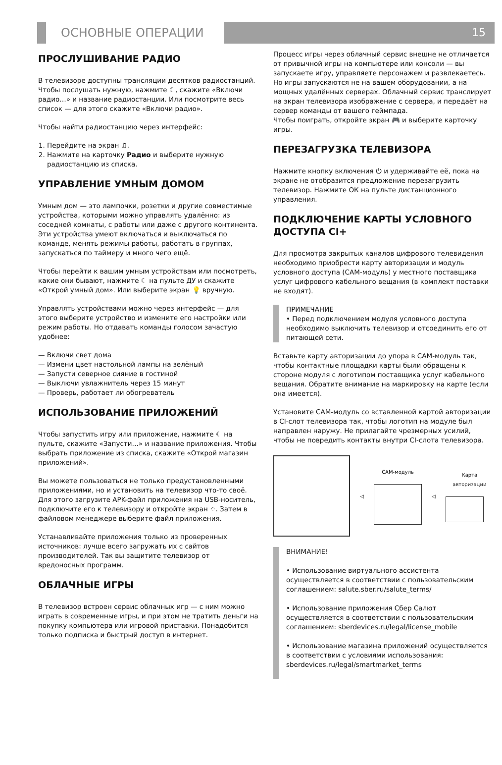ОСНОВНЫЕ ОПЕРАЦИИ 15
ПРОСЛУШИВАНИЕ РАДИО
В телевизоре доступны трансляции десятков радиостанций. Чтобы послушать нужную, нажмите ☾, скажите «Включи радио…» и название радиостанции. Или посмотрите весь список — для этого скажите «Включи радио».
Чтобы найти радиостанцию через интерфейс:
1. Перейдите на экран ♫.
2. Нажмите на карточку Радио и выберите нужную радиостанцию из списка.
УПРАВЛЕНИЕ УМНЫМ ДОМОМ
Умным дом — это лампочки, розетки и другие совместимые устройства, которыми можно управлять удалённо: из соседней комнаты, с работы или даже с другого континента. Эти устройства умеют включаться и выключаться по команде, менять режимы работы, работать в группах, запускаться по таймеру и много чего ещё.
Чтобы перейти к вашим умным устройствам или посмотреть, какие они бывают, нажмите ☾ на пульте ДУ и скажите «Открой умный дом». Или выберите экран 💡 вручную.
Управлять устройствами можно через интерфейс — для этого выберите устройство и измените его настройки или режим работы. Но отдавать команды голосом зачастую удобнее:
— Включи свет дома
— Измени цвет настольной лампы на зелёный
— Запусти северное сияние в гостиной
— Выключи увлажнитель через 15 минут
— Проверь, работает ли обогреватель
ИСПОЛЬЗОВАНИЕ ПРИЛОЖЕНИЙ
Чтобы запустить игру или приложение, нажмите ☾ на пульте, скажите «Запусти…» и название приложения. Чтобы выбрать приложение из списка, скажите «Открой магазин приложений».
Вы можете пользоваться не только предустановленными приложениями, но и установить на телевизор что-то своё. Для этого загрузите APK-файл приложения на USB-носитель, подключите его к телевизору и откройте экран ⁘. Затем в файловом менеджере выберите файл приложения.
Устанавливайте приложения только из проверенных источников: лучше всего загружать их с сайтов производителей. Так вы защитите телевизор от вредоносных программ.
ОБЛАЧНЫЕ ИГРЫ
В телевизор встроен сервис облачных игр — с ним можно играть в современные игры, и при этом не тратить деньги на покупку компьютера или игровой приставки. Понадобится только подписка и быстрый доступ в интернет.
Процесс игры через облачный сервис внешне не отличается от привычной игры на компьютере или консоли — вы запускаете игру, управляете персонажем и развлекаетесь. Но игры запускаются не на вашем оборудовании, а на мощных удалённых серверах. Облачный сервис транслирует на экран телевизора изображение с сервера, и передаёт на сервер команды от вашего геймпада.
Чтобы поиграть, откройте экран 🎮 и выберите карточку игры.
ПЕРЕЗАГРУЗКА ТЕЛЕВИЗОРА
Нажмите кнопку включения ⏻ и удерживайте её, пока на экране не отобразится предложение перезагрузить телевизор. Нажмите ОК на пульте дистанционного управления.
ПОДКЛЮЧЕНИЕ КАРТЫ УСЛОВНОГО ДОСТУПА CI+
Для просмотра закрытых каналов цифрового телевидения необходимо приобрести карту авторизации и модуль условного доступа (CAM-модуль) у местного поставщика услуг цифрового кабельного вещания (в комплект поставки не входят).
ПРИМЕЧАНИЕ
• Перед подключением модуля условного доступа необходимо выключить телевизор и отсоединить его от питающей сети.
Вставьте карту авторизации до упора в CAM-модуль так, чтобы контактные площадки карты были обращены к стороне модуля с логотипом поставщика услуг кабельного вещания. Обратите внимание на маркировку на карте (если она имеется).
Установите CAM-модуль со вставленной картой авторизации в CI-слот телевизора так, чтобы логотип на модуле был направлен наружу. Не прилагайте чрезмерных усилий, чтобы не повредить контакты внутри CI-слота телевизора.
◁ CAM-модуль ◁ Карта авторизации
ВНИМАНИЕ!
• Использование виртуального ассистента осуществляется в соответствии с пользовательским соглашением: salute.sber.ru/salute_terms/
• Использование приложения Сбер Салют осуществляется в соответствии с пользовательским соглашением: sberdevices.ru/legal/license_mobile
• Использование магазина приложений осуществляется в соответствии с условиями использования: sberdevices.ru/legal/smartmarket_terms